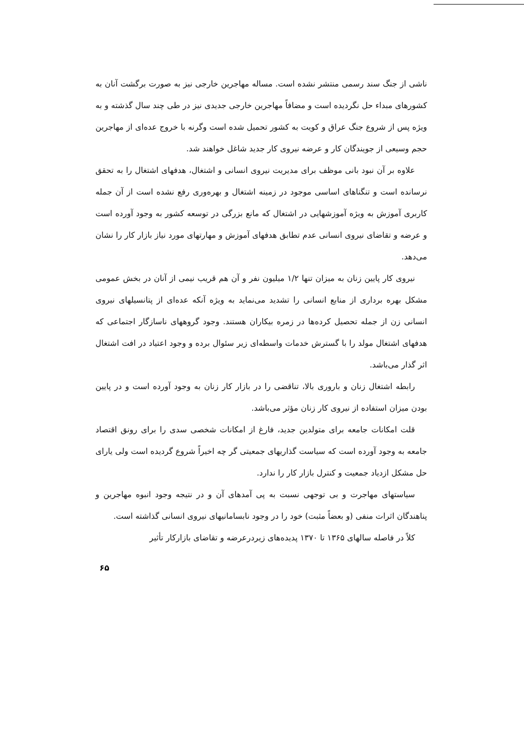ناشی از جنگ سند رسمی منتشر نشده است. مساله مهاجرین خارجی نیز به صورت برگشت آنان به کشورهای مبداء حل نگردیده است و مضافاً مهاجرین خارجی جدیدی نیز در طی چند سال گذشته و به ویژه پس از شروع جنگ عراق و کویت به کشور تحمیل شده است وگرنه با خروج عده‌ای از مهاجرین حجم وسیعی از جویندگان کار و عرضه نیروی کار جدید شاغل خواهند شد.
علاوه بر آن نبود بانی موظف برای مدیریت نیروی انسانی و اشتغال، هدفهای اشتغال را به تحقق نرسانده است و تنگناهای اساسی موجود در زمینه اشتغال و بهره‌وری رفع نشده است از آن جمله کاربری آموزش به ویژه آموزشهایی در اشتغال که مانع بزرگی در توسعه کشور به وجود آورده است و عرضه و تقاضای نیروی انسانی عدم تطابق هدفهای آموزش و مهارتهای مورد نیاز بازار کار را نشان می‌دهد.
نیروی کار پایین زنان به میزان تنها ۱/۲ میلیون نفر و آن هم قریب نیمی از آنان در بخش عمومی مشکل بهره برداری از منابع انسانی را تشدید می‌نماید به ویژه آنکه عده‌ای از پتانسیلهای نیروی انسانی زن از جمله تحصیل کرده‌ها در زمره بیکاران هستند. وجود گروههای ناسازگار اجتماعی که هدفهای اشتغال مولد را با گسترش خدمات واسطه‌ای زیر سئوال برده و وجود اعتیاد در افت اشتغال اثر گذار می‌باشد.
رابطه اشتغال زنان و باروری بالا، تناقضی را در بازار کار زنان به وجود آورده است و در پایین بودن میزان استفاده از نیروی کار زنان مؤثر می‌باشد.
قلت امکانات جامعه برای متولدین جدید، فارغ از امکانات شخصی سدی را برای رونق اقتصاد جامعه به وجود آورده است که سیاست گذاریهای جمعیتی گر چه اخیراً شروع گردیده است ولی یارای حل مشکل ازدیاد جمعیت و کنترل بازار کار را ندارد.
سیاستهای مهاجرت و بی توجهی نسبت به پی آمدهای آن و در نتیجه وجود انبوه مهاجرین و پناهندگان اثرات منفی (و بعضاً مثبت) خود را در وجود نابسامانیهای نیروی انسانی گذاشته است.
کلاً در فاصله سالهای ۱۳۶۵ تا ۱۳۷۰ پدیده‌های زیردرعرضه و تقاضای بازارکار تأثیر
۶۵